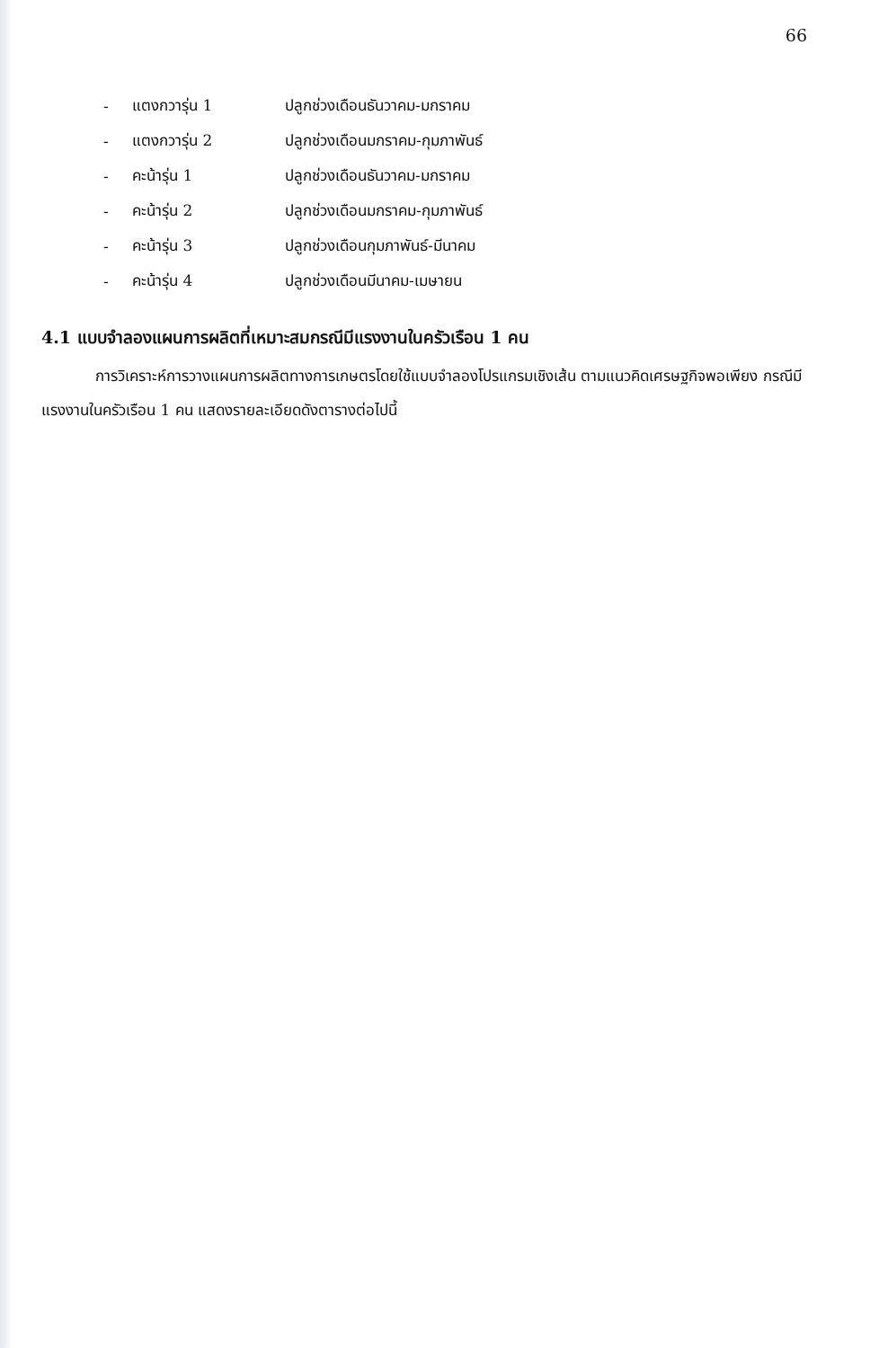66
- แตงกวารุ่น 1 ปลูกช่วงเดือนธันวาคม-มกราคม
- แตงกวารุ่น 2 ปลูกช่วงเดือนมกราคม-กุมภาพันธ์
- คะน้ารุ่น 1 ปลูกช่วงเดือนธันวาคม-มกราคม
- คะน้ารุ่น 2 ปลูกช่วงเดือนมกราคม-กุมภาพันธ์
- คะน้ารุ่น 3 ปลูกช่วงเดือนกุมภาพันธ์-มีนาคม
- คะน้ารุ่น 4 ปลูกช่วงเดือนมีนาคม-เมษายน
4.1 แบบจำลองแผนการผลิตที่เหมาะสมกรณีมีแรงงานในครัวเรือน 1 คน
การวิเคราะห์การวางแผนการผลิตทางการเกษตรโดยใช้แบบจำลองโปรแกรมเชิงเส้น ตามแนวคิดเศรษฐกิจพอเพียง กรณีมีแรงงานในครัวเรือน 1 คน แสดงรายละเอียดดังตารางต่อไปนี้